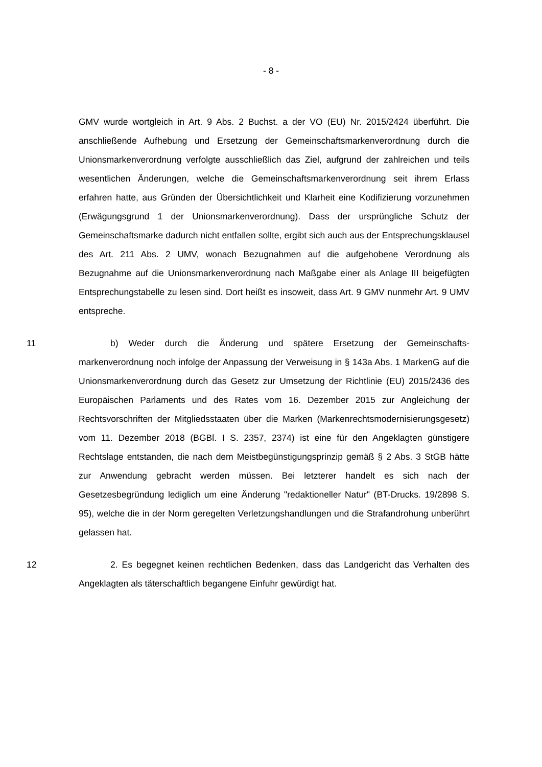- 8 -
GMV wurde wortgleich in Art. 9 Abs. 2 Buchst. a der VO (EU) Nr. 2015/2424 überführt. Die anschließende Aufhebung und Ersetzung der Gemeinschafts­markenverordnung durch die Unionsmarkenverordnung verfolgte ausschließlich das Ziel, aufgrund der zahlreichen und teils wesentlichen Änderungen, welche die Gemeinschaftsmarkenverordnung seit ihrem Erlass erfahren hatte, aus Grün­den der Übersichtlichkeit und Klarheit eine Kodifizierung vorzunehmen (Erwä­gungsgrund 1 der Unionsmarkenverordnung). Dass der ursprüngliche Schutz der Gemeinschaftsmarke dadurch nicht entfallen sollte, ergibt sich auch aus der Ent­sprechungsklausel des Art. 211 Abs. 2 UMV, wonach Bezugnahmen auf die auf­gehobene Verordnung als Bezugnahme auf die Unionsmarkenverordnung nach Maßgabe einer als Anlage III beigefügten Entsprechungstabelle zu lesen sind. Dort heißt es insoweit, dass Art. 9 GMV nunmehr Art. 9 UMV entspreche.
11 b) Weder durch die Änderung und spätere Ersetzung der Gemeinschafts­markenverordnung noch infolge der Anpassung der Verweisung in § 143a Abs. 1 MarkenG auf die Unionsmarkenverordnung durch das Gesetz zur Umsetzung der Richtlinie (EU) 2015/2436 des Europäischen Parlaments und des Rates vom 16. Dezember 2015 zur Angleichung der Rechtsvorschriften der Mitgliedsstaaten über die Marken (Markenrechtsmodernisierungsgesetz) vom 11. Dezember 2018 (BGBl. I S. 2357, 2374) ist eine für den Angeklagten günstigere Rechtslage entstanden, die nach dem Meistbegünstigungsprinzip gemäß § 2 Abs. 3 StGB hätte zur Anwendung gebracht werden müssen. Bei letzterer handelt es sich nach der Gesetzesbegründung lediglich um eine Änderung "redaktioneller Natur" (BT-Drucks. 19/2898 S. 95), welche die in der Norm geregelten Verletzungs­handlungen und die Strafandrohung unberührt gelassen hat.
12 2. Es begegnet keinen rechtlichen Bedenken, dass das Landgericht das Verhalten des Angeklagten als täterschaftlich begangene Einfuhr gewürdigt hat.